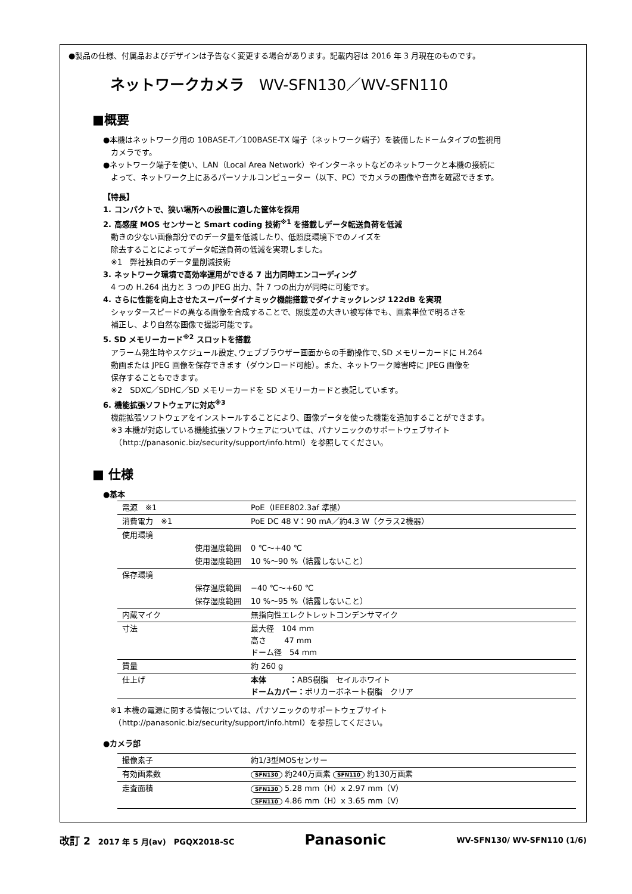●製品の仕様、付属品およびデザインは予告なく変更する場合があります。記載内容は 2016 年 3 月現在のものです。
ネットワークカメラ　WV-SFN130／WV-SFN110
■概要
●本機はネットワーク用の 10BASE-T／100BASE-TX 端子（ネットワーク端子）を装備したドームタイプの監視用
　カメラです。
●ネットワーク端子を使い、LAN（Local Area Network）やインターネットなどのネットワークと本機の接続に
　よって、ネットワーク上にあるパーソナルコンピューター（以下、PC）でカメラの画像や音声を確認できます。
【特長】
1. コンパクトで、狭い場所への設置に適した筐体を採用
2. 高感度 MOS センサーと Smart coding 技術<sup>※1</sup> を搭載しデータ転送負荷を低減
　動きの少ない画像部分でのデータ量を低減したり、低照度環境下でのノイズを
　除去することによってデータ転送負荷の低減を実現しました。
　※1　弊社独自のデータ量削減技術
3. ネットワーク環境で高効率運用ができる 7 出力同時エンコーディング
　4 つの H.264 出力と 3 つの JPEG 出力、計 7 つの出力が同時に可能です。
4. さらに性能を向上させたスーパーダイナミック機能搭載でダイナミックレンジ 122dB を実現
　シャッタースピードの異なる画像を合成することで、照度差の大きい被写体でも、画素単位で明るさを
　補正し、より自然な画像で撮影可能です。
5. SD メモリーカード<sup>※2</sup> スロットを搭載
　アラーム発生時やスケジュール設定､ウェブブラウザー画面からの手動操作で､SD メモリーカードに H.264
　動画または JPEG 画像を保存できます（ダウンロード可能）。また、ネットワーク障害時に JPEG 画像を
　保存することもできます。
　※2　SDXC／SDHC／SD メモリーカードを SD メモリーカードと表記しています。
6. 機能拡張ソフトウェアに対応<sup>※3</sup>
　機能拡張ソフトウェアをインストールすることにより、画像データを使った機能を追加することができます。
　※3 本機が対応している機能拡張ソフトウェアについては、パナソニックのサポートウェブサイト
　　（http://panasonic.biz/security/support/info.html）を参照してください。
■ 仕様
●基本
| 電源 ※1 | PoE（IEEE802.3af 準拠） |
| 消費電力 ※1 | PoE DC 48 V：90 mA／約4.3 W（クラス2機器） |
| 使用環境 | |
| 使用温度範囲 | 0 ℃～+40 ℃ |
| 使用湿度範囲 | 10 %～90 %（結露しないこと） |
| 保存環境 | |
| 保存温度範囲 | −40 ℃～+60 ℃ |
| 保存湿度範囲 | 10 %～95 %（結露しないこと） |
| 内蔵マイク | 無指向性エレクトレットコンデンサマイク |
| 寸法 | 最大径 104 mm 高さ 47 mm ドーム径 54 mm |
| 質量 | 約 260 g |
| 仕上げ | 本体 ： ABS樹脂 セイルホワイト ドームカバー： ポリカーボネート樹脂 クリア |
※1 本機の電源に関する情報については、パナソニックのサポートウェブサイト
　（http://panasonic.biz/security/support/info.html）を参照してください。
●カメラ部
| 撮像素子 | 約1/3型MOSセンサー |
| 有効画素数 | SFN130 約240万画素 SFN110 約130万画素 |
| 走査面積 | SFN130 5.28 mm（H）x 2.97 mm（V） SFN110 4.86 mm（H）x 3.65 mm（V） |
改訂 2　2017 年 5 月(av)　PGQX2018-SC Panasonic WV-SFN130/ WV-SFN110 (1/6)